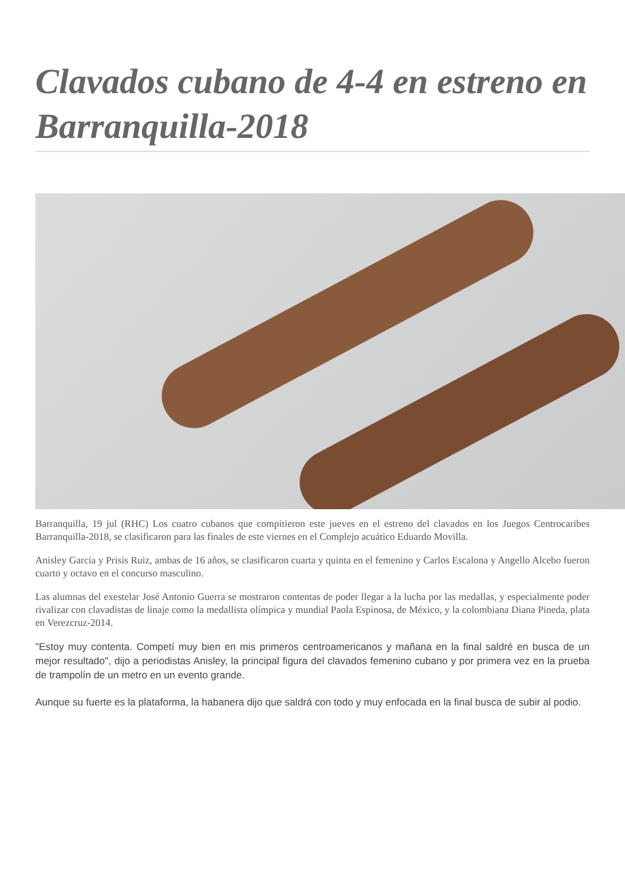Clavados cubano de 4-4 en estreno en Barranquilla-2018
Barranquilla, 19 jul (RHC) Los cuatro cubanos que compitieron este jueves en el estreno del clavados en los Juegos Centrocaribes Barranquilla-2018, se clasificaron para las finales de este viernes en el Complejo acuático Eduardo Movilla.
Anisley García y Prisis Ruiz, ambas de 16 años, se clasificaron cuarta y quinta en el femenino y Carlos Escalona y Angello Alcebo fueron cuarto y octavo en el concurso masculino.
Las alumnas del exestelar José Antonio Guerra se mostraron contentas de poder llegar a la lucha por las medallas, y especialmente poder rivalizar con clavadistas de linaje como la medallista olímpica y mundial Paola Espinosa, de México, y la colombiana Diana Pineda, plata en Verezcruz-2014.
"Estoy muy contenta. Competí muy bien en mis primeros centroamericanos y mañana en la final saldré en busca de un mejor resultado", dijo a periodistas Anisley, la principal figura del clavados femenino cubano y por primera vez en la prueba de trampolín de un metro en un evento grande.
Aunque su fuerte es la plataforma, la habanera dijo que saldrá con todo y muy enfocada en la final busca de subir al podio.